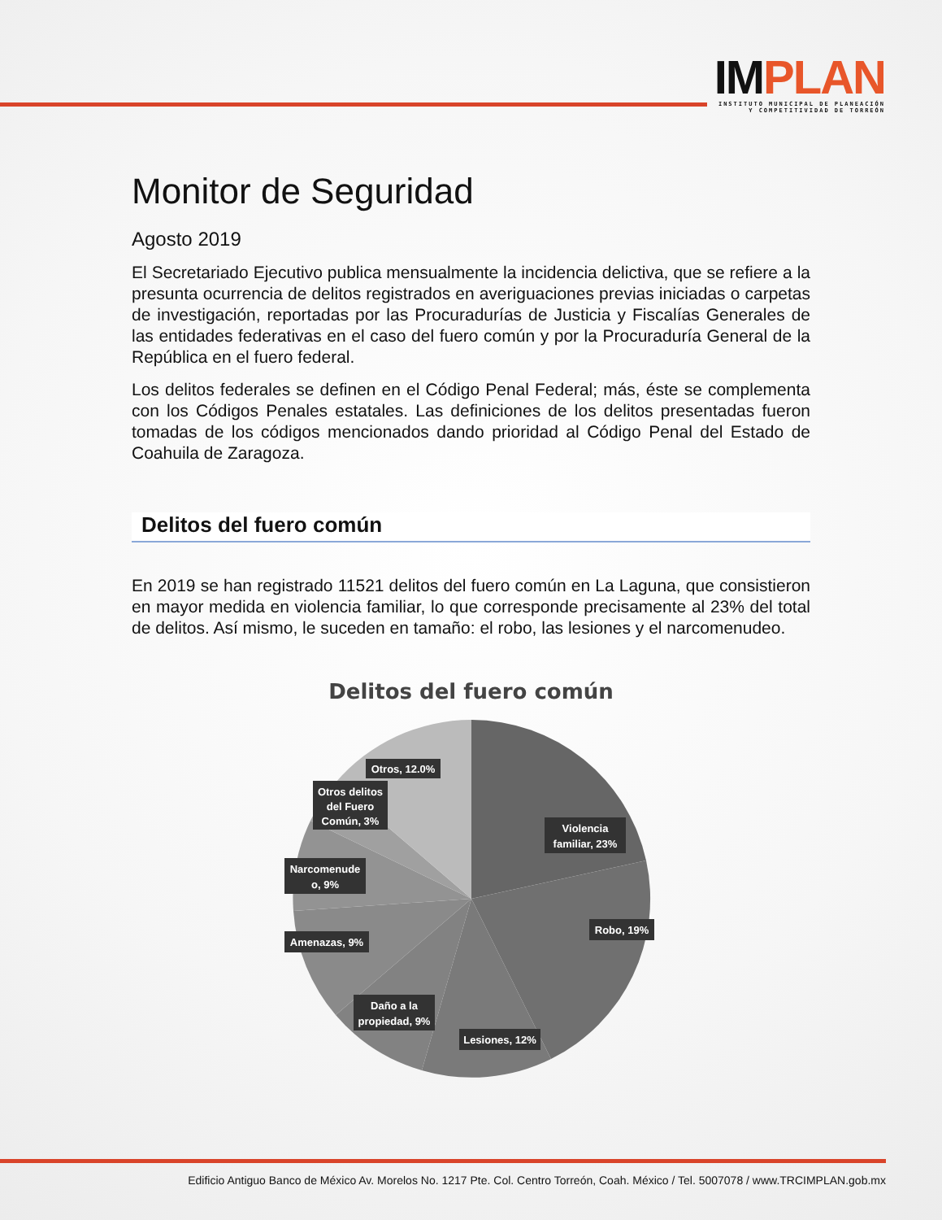IMPLAN
INSTITUTO MUNICIPAL DE PLANEACIÓN
Y COMPETITIVIDAD DE TORREÓN
Monitor de Seguridad
Agosto 2019
El Secretariado Ejecutivo publica mensualmente la incidencia delictiva, que se refiere a la presunta ocurrencia de delitos registrados en averiguaciones previas iniciadas o carpetas de investigación, reportadas por las Procuradurías de Justicia y Fiscalías Generales de las entidades federativas en el caso del fuero común y por la Procuraduría General de la República en el fuero federal.
Los delitos federales se definen en el Código Penal Federal; más, éste se complementa con los Códigos Penales estatales. Las definiciones de los delitos presentadas fueron tomadas de los códigos mencionados dando prioridad al Código Penal del Estado de Coahuila de Zaragoza.
Delitos del fuero común
En 2019 se han registrado 11521 delitos del fuero común en La Laguna, que consistieron en mayor medida en violencia familiar, lo que corresponde precisamente al 23% del total de delitos. Así mismo, le suceden en tamaño: el robo, las lesiones y el narcomenudeo.
Delitos del fuero común
Violencia
familiar, 23%
Robo, 19%
Lesiones, 12%
Daño a la
propiedad, 9%
Amenazas, 9%
Narcomenude
o, 9%
Otros delitos
del Fuero
Común, 3%
Otros, 12.0%
Edificio Antiguo Banco de México Av. Morelos No. 1217 Pte. Col. Centro Torreón, Coah. México / Tel. 5007078 / www.TRCIMPLAN.gob.mx